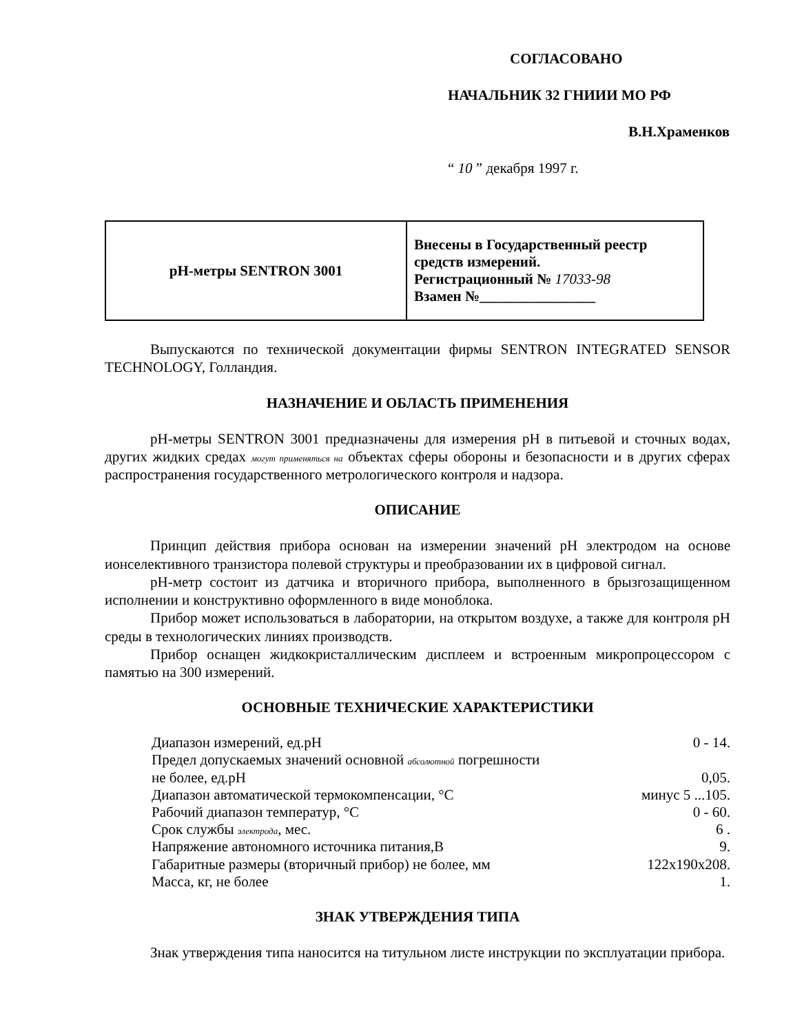СОГЛАСОВАНО
НАЧАЛЬНИК 32 ГНИИИ МО РФ
В.Н.Храменков
“ 10 ” декабря 1997 г.
| рН-метры SENTRON 3001 | Внесены в Государственный реестр средств измерений. Регистрационный № 17033-98 Взамен №________________ |
Выпускаются по технической документации фирмы SENTRON INTEGRATED SENSOR TECHNOLOGY, Голландия.
НАЗНАЧЕНИЕ И ОБЛАСТЬ ПРИМЕНЕНИЯ
рН-метры SENTRON 3001 предназначены для измерения рН в питьевой и сточных водах, других жидких средах могут применяться на объектах сферы обороны и безопасности и в других сферах распространения государственного метрологического контроля и надзора.
ОПИСАНИЕ
Принцип действия прибора основан на измерении значений рН электродом на основе ионселективного транзистора полевой структуры и преобразовании их в цифровой сигнал.
рН-метр состоит из датчика и вторичного прибора, выполненного в брызгозащищенном исполнении и конструктивно оформленного в виде моноблока.
Прибор может использоваться в лаборатории, на открытом воздухе, а также для контроля рН среды в технологических линиях производств.
Прибор оснащен жидкокристаллическим дисплеем и встроенным микропроцессором с памятью на 300 измерений.
ОСНОВНЫЕ ТЕХНИЧЕСКИЕ ХАРАКТЕРИСТИКИ
| Диапазон измерений, ед.рН | 0 - 14. |
| Предел допускаемых значений основной абсолютной погрешности не более, ед.рН | 0,05. |
| Диапазон автоматической термокомпенсации, °С | минус 5 ...105. |
| Рабочий диапазон температур, °С | 0 - 60. |
| Срок службы электрода , мес. | 6 . |
| Напряжение автономного источника питания,В | 9. |
| Габаритные размеры (вторичный прибор) не более, мм | 122x190x208. |
| Масса, кг, не более | 1. |
ЗНАК УТВЕРЖДЕНИЯ ТИПА
Знак утверждения типа наносится на титульном листе инструкции по эксплуатации прибора.